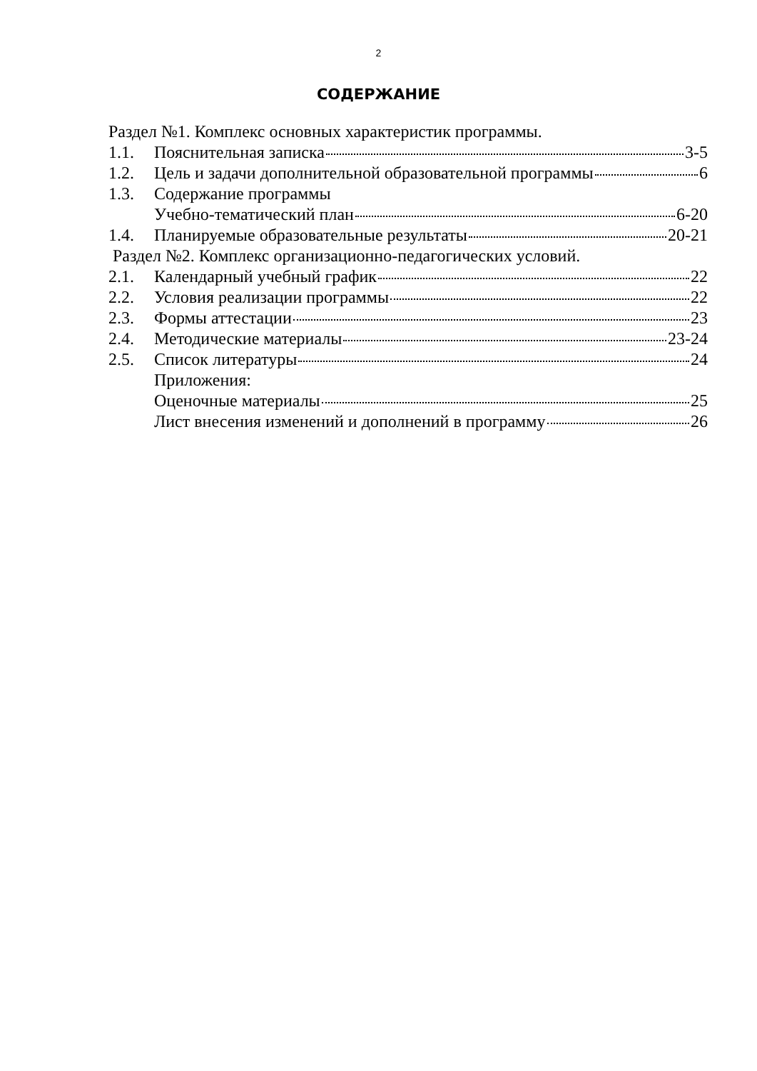2
СОДЕРЖАНИЕ
Раздел №1. Комплекс основных характеристик программы.
1.1. Пояснительная записка 3-5
1.2. Цель и задачи дополнительной образовательной программы 6
1.3. Содержание программы
Учебно-тематический план 6-20
1.4. Планируемые образовательные результаты 20-21
Раздел №2. Комплекс организационно-педагогических условий.
2.1. Календарный учебный график 22
2.2. Условия реализации программы 22
2.3. Формы аттестации 23
2.4. Методические материалы 23-24
2.5. Список литературы 24
Приложения:
Оценочные материалы 25
Лист внесения изменений и дополнений в программу 26